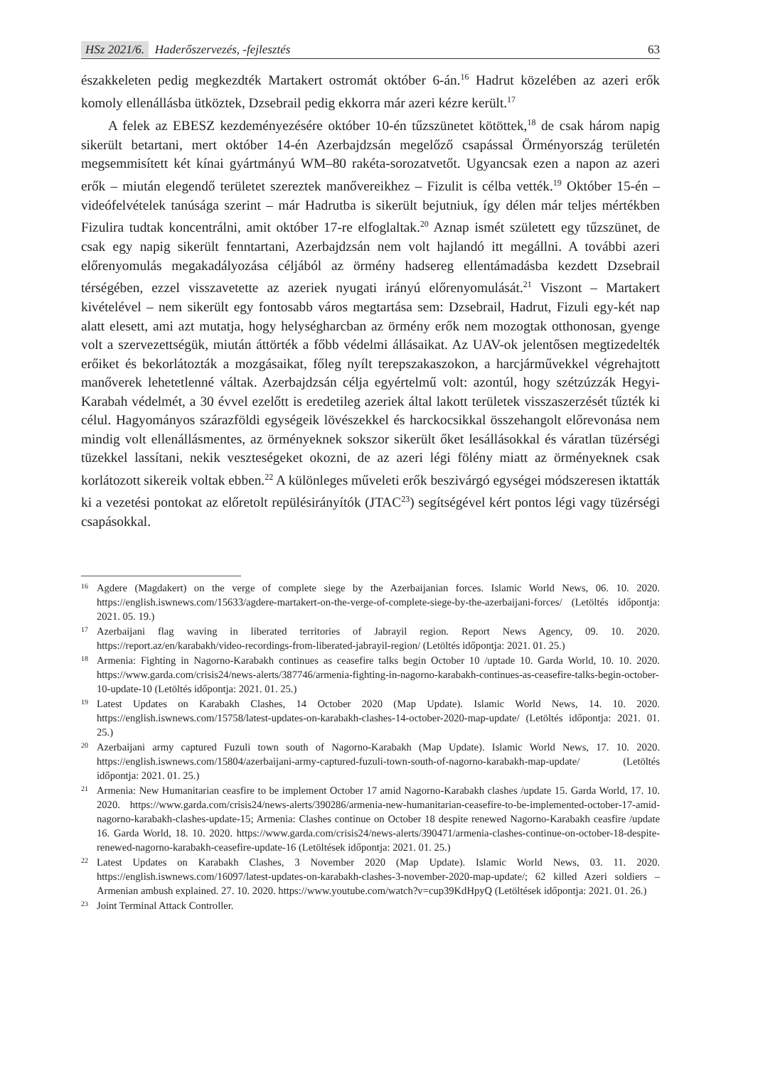HSz 2021/6. Haderőszervezés, -fejlesztés
63
északkeleten pedig megkezdték Martakert ostromát október 6-án.<sup>16</sup> Hadrut közelében az azeri erők komoly ellenállásba ütköztek, Dzsebrail pedig ekkorra már azeri kézre került.<sup>17</sup>
A felek az EBESZ kezdeményezésére október 10-én tűzszünetet kötöttek,<sup>18</sup> de csak három napig sikerült betartani, mert október 14-én Azerbajdzsán megelőző csapással Örményország területén megsemmisített két kínai gyártmányú WM–80 rakéta-sorozatvetőt. Ugyancsak ezen a napon az azeri erők – miután elegendő területet szereztek manővereikhez – Fizulit is célba vették.<sup>19</sup> Október 15-én – videófelvételek tanúsága szerint – már Hadrutba is sikerült bejutniuk, így délen már teljes mértékben Fizulira tudtak koncentrálni, amit október 17-re elfoglaltak.<sup>20</sup> Aznap ismét született egy tűzszünet, de csak egy napig sikerült fenntartani, Azerbajdzsán nem volt hajlandó itt megállni. A további azeri előrenyomulás megakadályozása céljából az örmény hadsereg ellentámadásba kezdett Dzsebrail térségében, ezzel visszavetette az azeriek nyugati irányú előrenyomulását.<sup>21</sup> Viszont – Martakert kivételével – nem sikerült egy fontosabb város megtartása sem: Dzsebrail, Hadrut, Fizuli egy-két nap alatt elesett, ami azt mutatja, hogy helységharcban az örmény erők nem mozogtak otthonosan, gyenge volt a szervezettségük, miután áttörték a főbb védelmi állásaikat. Az UAV-ok jelentősen megtizedelték erőiket és bekorlátozták a mozgásaikat, főleg nyílt terepszakaszokon, a harcjárművekkel végrehajtott manőverek lehetetlenné váltak. Azerbajdzsán célja egyértelmű volt: azontúl, hogy szétzúzzák Hegyi-Karabah védelmét, a 30 évvel ezelőtt is eredetileg azeriek által lakott területek visszaszerzését tűzték ki célul. Hagyományos szárazföldi egységeik lövészekkel és harckocsikkal összehangolt előrevonása nem mindig volt ellenállásmentes, az örményeknek sokszor sikerült őket lesállásokkal és váratlan tüzérségi tüzekkel lassítani, nekik veszteségeket okozni, de az azeri légi fölény miatt az örményeknek csak korlátozott sikereik voltak ebben.<sup>22</sup> A különleges műveleti erők beszivárgó egységei módszeresen iktatták ki a vezetési pontokat az előretolt repülésirányítók (JTAC<sup>23</sup>) segítségével kért pontos légi vagy tüzérségi csapásokkal.
<sup>16</sup>
Agdere (Magdakert) on the verge of complete siege by the Azerbaijanian forces. Islamic World News, 06. 10. 2020. https://english.iswnews.com/15633/agdere-martakert-on-the-verge-of-complete-siege-by-the-azerbaijani-forces/ (Letöltés időpontja: 2021. 05. 19.)
<sup>17</sup>
Azerbaijani flag waving in liberated territories of Jabrayil region. Report News Agency, 09. 10. 2020. https://report.az/en/karabakh/video-recordings-from-liberated-jabrayil-region/ (Letöltés időpontja: 2021. 01. 25.)
<sup>18</sup>
Armenia: Fighting in Nagorno-Karabakh continues as ceasefire talks begin October 10 /uptade 10. Garda World, 10. 10. 2020. https://www.garda.com/crisis24/news-alerts/387746/armenia-fighting-in-nagorno-karabakh-continues-as-ceasefire-talks-begin-october-10-update-10 (Letöltés időpontja: 2021. 01. 25.)
<sup>19</sup>
Latest Updates on Karabakh Clashes, 14 October 2020 (Map Update). Islamic World News, 14. 10. 2020. https://english.iswnews.com/15758/latest-updates-on-karabakh-clashes-14-october-2020-map-update/ (Letöltés időpontja: 2021. 01. 25.)
<sup>20</sup>
Azerbaijani army captured Fuzuli town south of Nagorno-Karabakh (Map Update). Islamic World News, 17. 10. 2020. https://english.iswnews.com/15804/azerbaijani-army-captured-fuzuli-town-south-of-nagorno-karabakh-map-update/ (Letöltés időpontja: 2021. 01. 25.)
<sup>21</sup>
Armenia: New Humanitarian ceasfire to be implement October 17 amid Nagorno-Karabakh clashes /update 15. Garda World, 17. 10. 2020. https://www.garda.com/crisis24/news-alerts/390286/armenia-new-humanitarian-ceasefire-to-be-implemented-october-17-amid-nagorno-karabakh-clashes-update-15; Armenia: Clashes continue on October 18 despite renewed Nagorno-Karabakh ceasfire /update 16. Garda World, 18. 10. 2020. https://www.garda.com/crisis24/news-alerts/390471/armenia-clashes-continue-on-october-18-despite-renewed-nagorno-karabakh-ceasefire-update-16 (Letöltések időpontja: 2021. 01. 25.)
<sup>22</sup>
Latest Updates on Karabakh Clashes, 3 November 2020 (Map Update). Islamic World News, 03. 11. 2020. https://english.iswnews.com/16097/latest-updates-on-karabakh-clashes-3-november-2020-map-update/; 62 killed Azeri soldiers – Armenian ambush explained. 27. 10. 2020. https://www.youtube.com/watch?v=cup39KdHpyQ (Letöltések időpontja: 2021. 01. 26.)
<sup>23</sup>
Joint Terminal Attack Controller.